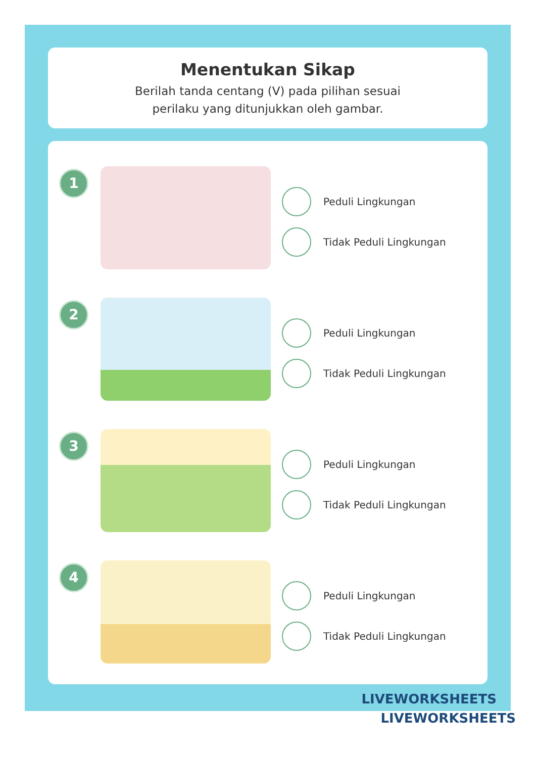Menentukan Sikap
Berilah tanda centang (V) pada pilihan sesuai
perilaku yang ditunjukkan oleh gambar.
1
Peduli Lingkungan
Tidak Peduli Lingkungan
2
Peduli Lingkungan
Tidak Peduli Lingkungan
3
Peduli Lingkungan
Tidak Peduli Lingkungan
4
Peduli Lingkungan
Tidak Peduli Lingkungan
LIVEWORKSHEETS
LIVEWORKSHEETS